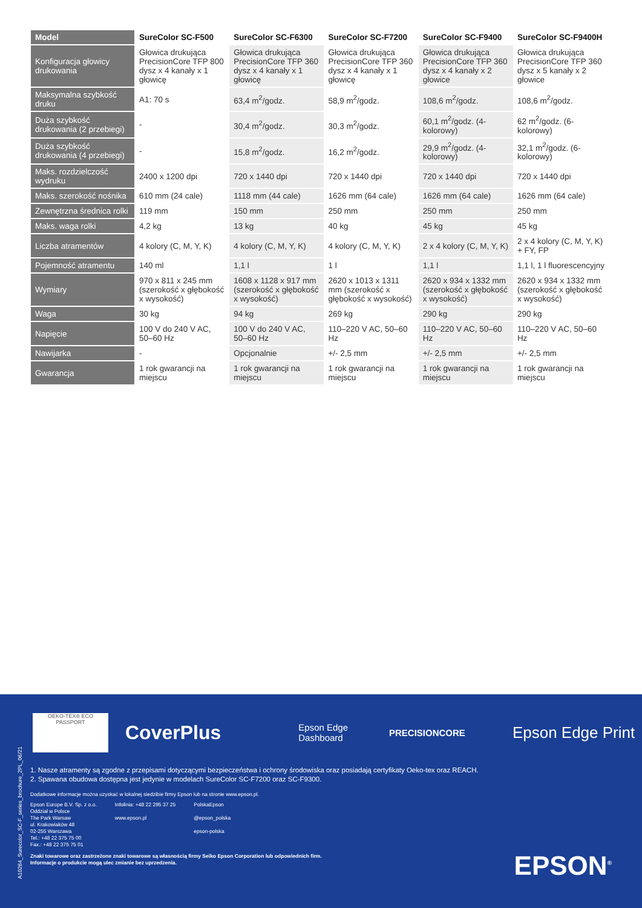| Model | SureColor SC-F500 | SureColor SC-F6300 | SureColor SC-F7200 | SureColor SC-F9400 | SureColor SC-F9400H |
| --- | --- | --- | --- | --- | --- |
| Konfiguracja głowicy drukowania | Głowica drukująca PrecisionCore TFP 800 dysz x 4 kanały x 1 głowicę | Głowica drukująca PrecisionCore TFP 360 dysz x 4 kanały x 1 głowicę | Głowica drukująca PrecisionCore TFP 360 dysz x 4 kanały x 1 głowicę | Głowica drukująca PrecisionCore TFP 360 dysz x 4 kanały x 2 głowice | Głowica drukująca PrecisionCore TFP 360 dysz x 5 kanały x 2 głowice |
| Maksymalna szybkość druku | A1: 70 s | 63,4 m<sup>2</sup>/godz. | 58,9 m<sup>2</sup>/godz. | 108,6 m<sup>2</sup>/godz. | 108,6 m<sup>2</sup>/godz. |
| Duża szybkość drukowania (2 przebiegi) | - | 30,4 m<sup>2</sup>/godz. | 30,3 m<sup>2</sup>/godz. | 60,1 m<sup>2</sup>/godz. (4-kolorowy) | 62 m<sup>2</sup>/godz. (6-kolorowy) |
| Duża szybkość drukowania (4 przebiegi) | - | 15,8 m<sup>2</sup>/godz. | 16,2 m<sup>2</sup>/godz. | 29,9 m<sup>2</sup>/godz. (4-kolorowy) | 32,1 m<sup>2</sup>/godz. (6-kolorowy) |
| Maks. rozdzielczość wydruku | 2400 x 1200 dpi | 720 x 1440 dpi | 720 x 1440 dpi | 720 x 1440 dpi | 720 x 1440 dpi |
| Maks. szerokość nośnika | 610 mm (24 cale) | 1118 mm (44 cale) | 1626 mm (64 cale) | 1626 mm (64 cale) | 1626 mm (64 cale) |
| Zewnętrzna średnica rolki | 119 mm | 150 mm | 250 mm | 250 mm | 250 mm |
| Maks. waga rolki | 4,2 kg | 13 kg | 40 kg | 45 kg | 45 kg |
| Liczba atramentów | 4 kolory (C, M, Y, K) | 4 kolory (C, M, Y, K) | 4 kolory (C, M, Y, K) | 2 x 4 kolory (C, M, Y, K) | 2 x 4 kolory (C, M, Y, K) + FY, FP |
| Pojemność atramentu | 140 ml | 1,1 l | 1 l | 1,1 l | 1,1 l, 1 l fluorescencyjny |
| Wymiary | 970 x 811 x 245 mm (szerokość x głębokość x wysokość) | 1608 x 1128 x 917 mm (szerokość x głębokość x wysokość) | 2620 x 1013 x 1311 mm (szerokość x głębokość x wysokość) | 2620 x 934 x 1332 mm (szerokość x głębokość x wysokość) | 2620 x 934 x 1332 mm (szerokość x głębokość x wysokość) |
| Waga | 30 kg | 94 kg | 269 kg | 290 kg | 290 kg |
| Napięcie | 100 V do 240 V AC, 50–60 Hz | 100 V do 240 V AC, 50–60 Hz | 110–220 V AC, 50–60 Hz | 110–220 V AC, 50–60 Hz | 110–220 V AC, 50–60 Hz |
| Nawijarka | - | Opcjonalnie | +/- 2,5 mm | +/- 2,5 mm | +/- 2,5 mm |
| Gwarancja | 1 rok gwarancji na miejscu | 1 rok gwarancji na miejscu | 1 rok gwarancji na miejscu | 1 rok gwarancji na miejscu | 1 rok gwarancji na miejscu |
A10264_Surecolor_SC-F_series_brochure_2PL_06/21
OEKO-TEX® ECO PASSPORT
CoverPlus
Epson Edge
Dashboard
PRECISIONCORE
Epson Edge Print
1. Nasze atramenty są zgodne z przepisami dotyczącymi bezpieczeństwa i ochrony środowiska oraz posiadają certyfikaty Oeko-tex oraz REACH.
2. Spawana obudowa dostępna jest jedynie w modelach SureColor SC-F7200 oraz SC-F9300.
Dodatkowe informacje można uzyskać w lokalnej siedzibie firmy Epson lub na stronie www.epson.pl.
Epson Europe B.V. Sp. z o.o.
Oddział w Polsce
The Park Warsaw
ul. Krakowiaków 48
02-255 Warszawa
Tel.: +48 22 375 75 00
Fax.: +48 22 375 75 01
Infolinia: +48 22 295 37 25
www.epson.pl
PolskaEpson
@epson_polska
epson-polska
Znaki towarowe oraz zastrzeżone znaki towarowe są własnością firmy Seiko Epson Corporation lub odpowiednich firm.
Informacje o produkcie mogą ulec zmianie bez uprzedzenia.
EPSON<sup>®</sup>